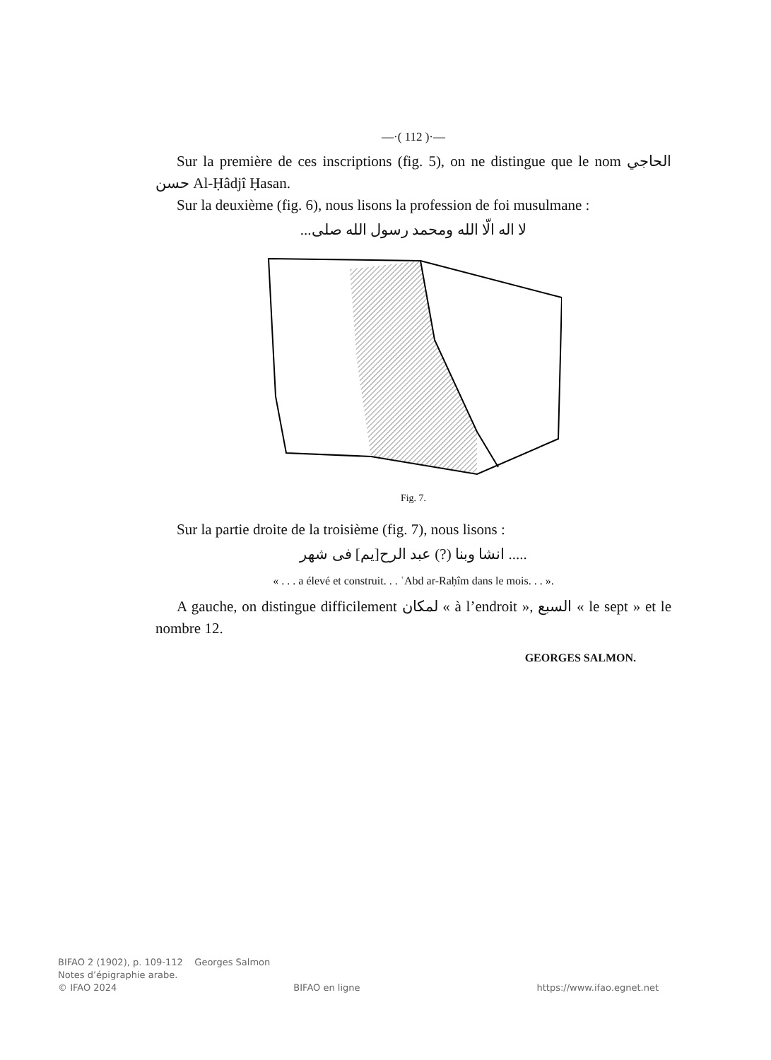—·( 112 )·—
Sur la première de ces inscriptions (fig. 5), on ne distingue que le nom الحاجي حسن Al-Ḥâdjî Ḥasan.
Sur la deuxième (fig. 6), nous lisons la profession de foi musulmane :
لا اله الّا الله ومحمد رسول الله صلى...
Fig. 7.
Sur la partie droite de la troisième (fig. 7), nous lisons :
..... انشا وبنا (?) عبد الرح[يم] فى شهر
« . . . a élevé et construit. . . ʿAbd ar-Raḥîm dans le mois. . . ».
A gauche, on distingue difficilement لمكان « à l’endroit », السبع « le sept » et le nombre 12.
GEORGES SALMON.
BIFAO 2 (1902), p. 109-112 Georges Salmon
Notes d’épigraphie arabe.
© IFAO 2024 BIFAO en ligne https://www.ifao.egnet.net